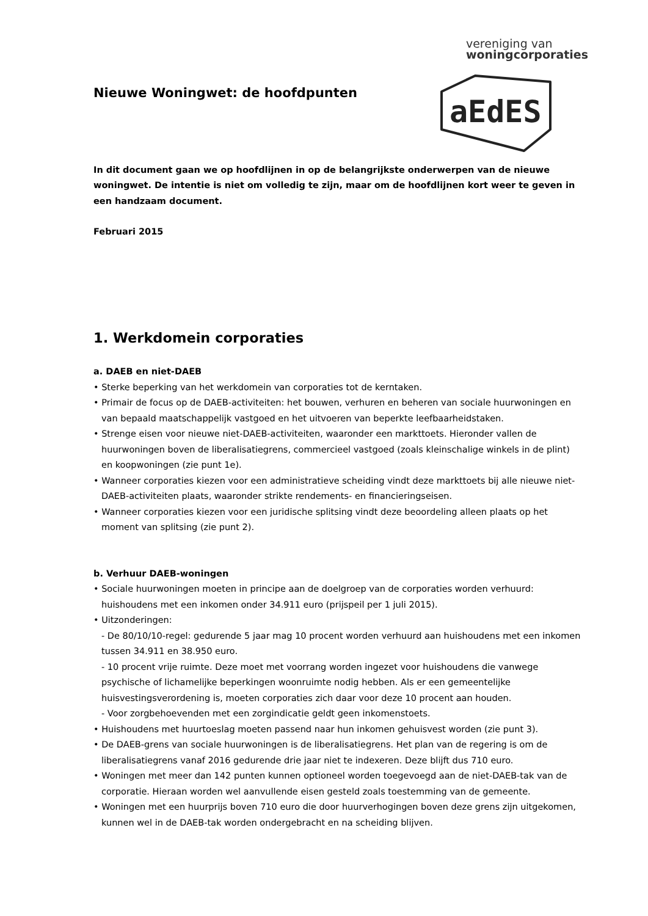vereniging van
woningcorporaties
aEdES
Nieuwe Woningwet: de hoofdpunten
In dit document gaan we op hoofdlijnen in op de belangrijkste onderwerpen van de nieuwe woningwet. De intentie is niet om volledig te zijn, maar om de hoofdlijnen kort weer te geven in een handzaam document.
Februari 2015
1. Werkdomein corporaties
a. DAEB en niet-DAEB
• Sterke beperking van het werkdomein van corporaties tot de kerntaken.
• Primair de focus op de DAEB-activiteiten: het bouwen, verhuren en beheren van sociale huurwoningen en van bepaald maatschappelijk vastgoed en het uitvoeren van beperkte leefbaarheidstaken.
• Strenge eisen voor nieuwe niet-DAEB-activiteiten, waaronder een markttoets. Hieronder vallen de huurwoningen boven de liberalisatiegrens, commercieel vastgoed (zoals kleinschalige winkels in de plint) en koopwoningen (zie punt 1e).
• Wanneer corporaties kiezen voor een administratieve scheiding vindt deze markttoets bij alle nieuwe niet-DAEB-activiteiten plaats, waaronder strikte rendements- en financieringseisen.
• Wanneer corporaties kiezen voor een juridische splitsing vindt deze beoordeling alleen plaats op het moment van splitsing (zie punt 2).
b. Verhuur DAEB-woningen
• Sociale huurwoningen moeten in principe aan de doelgroep van de corporaties worden verhuurd: huishoudens met een inkomen onder 34.911 euro (prijspeil per 1 juli 2015).
• Uitzonderingen:
- De 80/10/10-regel: gedurende 5 jaar mag 10 procent worden verhuurd aan huishoudens met een inkomen tussen 34.911 en 38.950 euro.
- 10 procent vrije ruimte. Deze moet met voorrang worden ingezet voor huishoudens die vanwege psychische of lichamelijke beperkingen woonruimte nodig hebben. Als er een gemeentelijke huisvestingsverordening is, moeten corporaties zich daar voor deze 10 procent aan houden.
- Voor zorgbehoevenden met een zorgindicatie geldt geen inkomenstoets.
• Huishoudens met huurtoeslag moeten passend naar hun inkomen gehuisvest worden (zie punt 3).
• De DAEB-grens van sociale huurwoningen is de liberalisatiegrens. Het plan van de regering is om de liberalisatiegrens vanaf 2016 gedurende drie jaar niet te indexeren. Deze blijft dus 710 euro.
• Woningen met meer dan 142 punten kunnen optioneel worden toegevoegd aan de niet-DAEB-tak van de corporatie. Hieraan worden wel aanvullende eisen gesteld zoals toestemming van de gemeente.
• Woningen met een huurprijs boven 710 euro die door huurverhogingen boven deze grens zijn uitgekomen, kunnen wel in de DAEB-tak worden ondergebracht en na scheiding blijven.